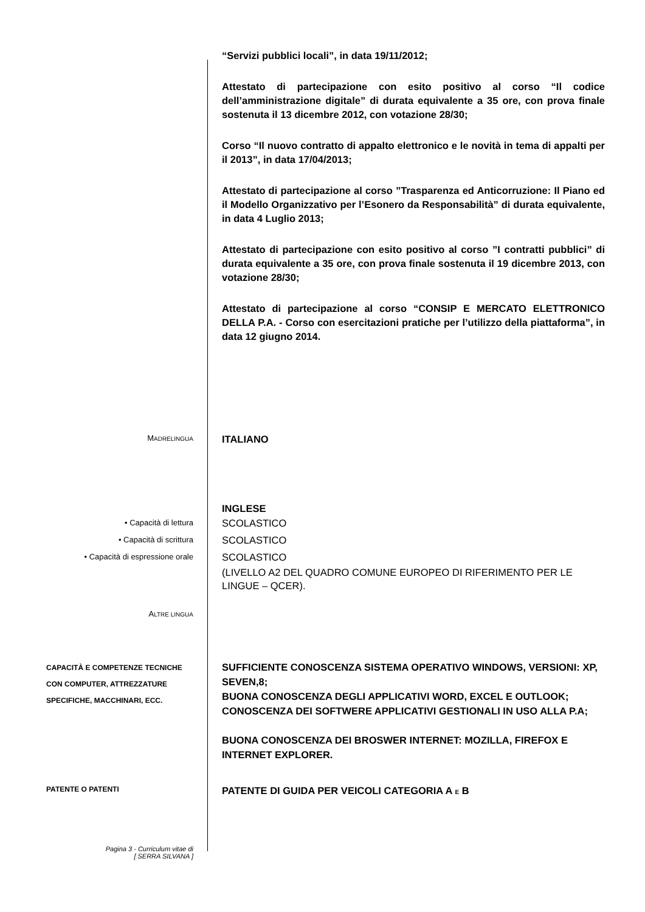“Servizi pubblici locali”, in data 19/11/2012;
Attestato di partecipazione con esito positivo al corso “Il codice dell’amministrazione digitale” di durata equivalente a 35 ore, con prova finale sostenuta il 13 dicembre 2012, con votazione 28/30;
Corso “Il nuovo contratto di appalto elettronico e le novità in tema di appalti per il 2013”, in data 17/04/2013;
Attestato di partecipazione al corso ”Trasparenza ed Anticorruzione: Il Piano ed il Modello Organizzativo per l’Esonero da Responsabilità” di durata equivalente, in data 4 Luglio 2013;
Attestato di partecipazione con esito positivo al corso ”I contratti pubblici” di durata equivalente a 35 ore, con prova finale sostenuta il 19 dicembre 2013, con votazione 28/30;
Attestato di partecipazione al corso “CONSIP E MERCATO ELETTRONICO DELLA P.A. - Corso con esercitazioni pratiche per l’utilizzo della piattaforma”, in data 12 giugno 2014.
MADRELINGUA
ITALIANO
INGLESE
• Capacità di lettura
• Capacità di scrittura
• Capacità di espressione orale
SCOLASTICO
SCOLASTICO
SCOLASTICO
(LIVELLO A2 DEL QUADRO COMUNE EUROPEO DI RIFERIMENTO PER LE LINGUE – QCER).
ALTRE LINGUA
CAPACITÀ E COMPETENZE TECNICHE
CON COMPUTER, ATTREZZATURE SPECIFICHE, MACCHINARI, ECC.
SUFFICIENTE CONOSCENZA SISTEMA OPERATIVO WINDOWS, VERSIONI: XP, SEVEN,8;
BUONA CONOSCENZA DEGLI APPLICATIVI WORD, EXCEL E OUTLOOK;
CONOSCENZA DEI SOFTWERE APPLICATIVI GESTIONALI IN USO ALLA P.A;
BUONA CONOSCENZA DEI BROSWER INTERNET: MOZILLA, FIREFOX E INTERNET EXPLORER.
PATENTE O PATENTI
PATENTE DI GUIDA PER VEICOLI CATEGORIA A E B
Pagina 3 - Curriculum vitae di
[ SERRA SILVANA ]